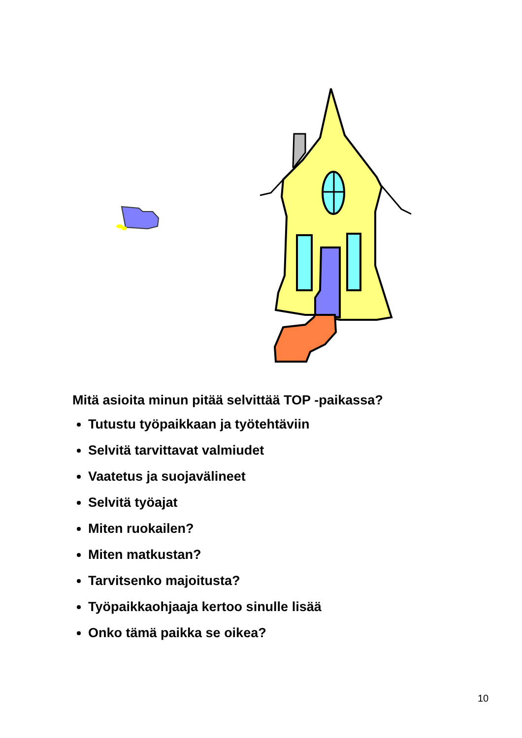Mitä asioita minun pitää selvittää TOP -paikassa?
Tutustu työpaikkaan ja työtehtäviin
Selvitä tarvittavat valmiudet
Vaatetus ja suojavälineet
Selvitä työajat
Miten ruokailen?
Miten matkustan?
Tarvitsenko majoitusta?
Työpaikkaohjaaja kertoo sinulle lisää
Onko tämä paikka se oikea?
10